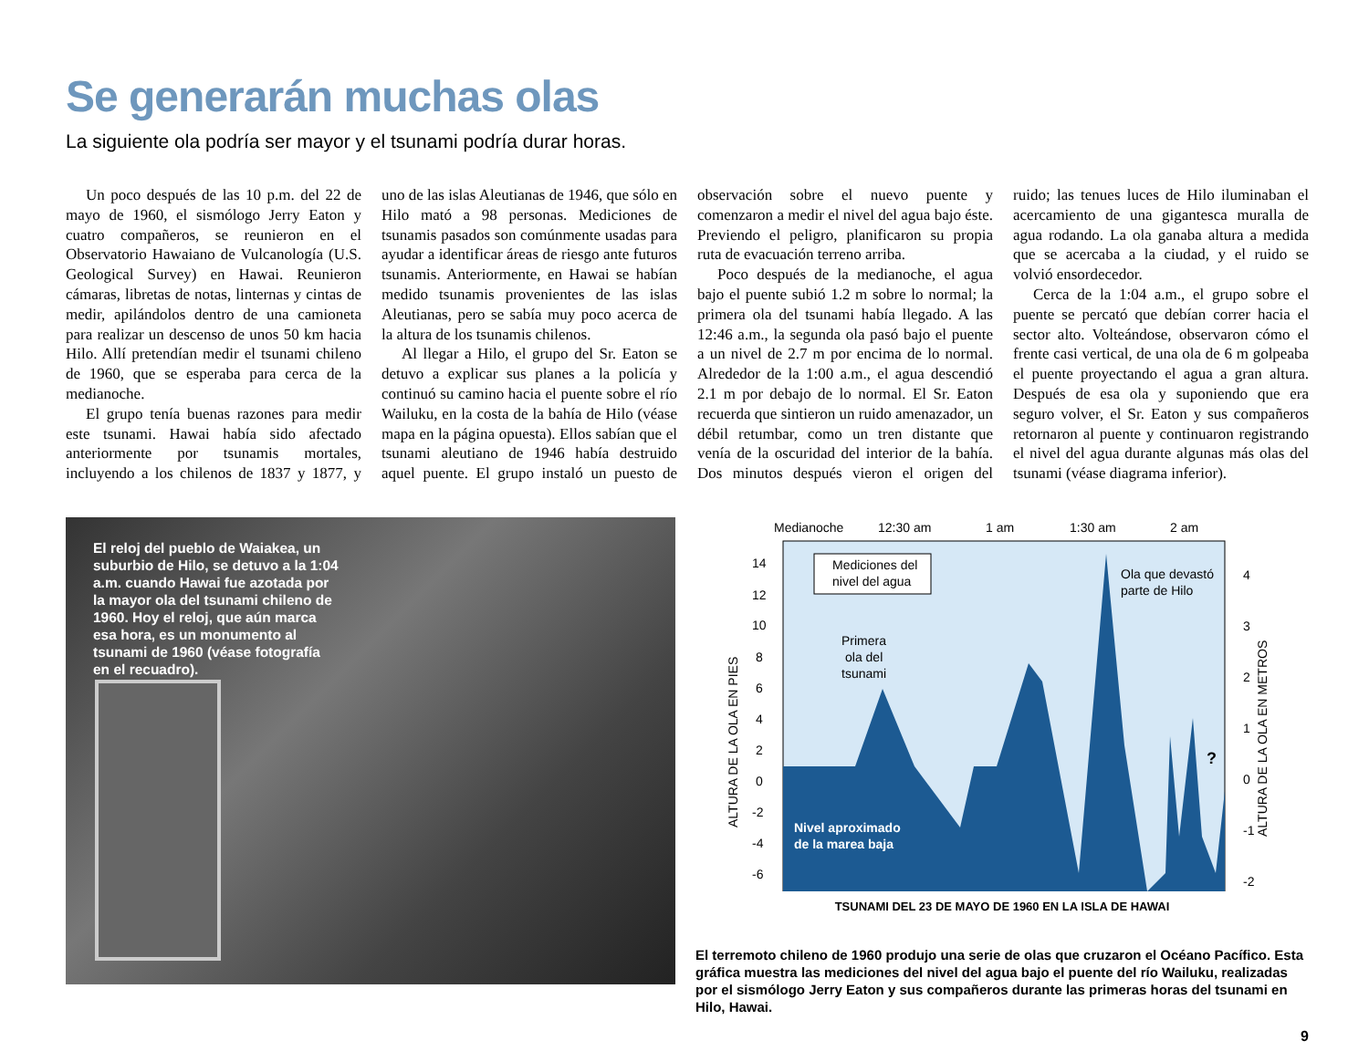Se generarán muchas olas
La siguiente ola podría ser mayor y el tsunami podría durar horas.
Un poco después de las 10 p.m. del 22 de mayo de 1960, el sismólogo Jerry Eaton y cuatro compañeros, se reunieron en el Observatorio Hawaiano de Vulcanología (U.S. Geological Survey) en Hawai. Reunieron cámaras, libretas de notas, linternas y cintas de medir, apilándolos dentro de una camioneta para realizar un descenso de unos 50 km hacia Hilo. Allí pretendían medir el tsunami chileno de 1960, que se esperaba para cerca de la medianoche.
El grupo tenía buenas razones para medir este tsunami. Hawai había sido afectado anteriormente por tsunamis mortales, incluyendo a los chilenos de 1837 y 1877, y uno de las islas Aleutianas de 1946, que sólo en Hilo mató a 98 personas. Mediciones de tsunamis pasados son comúnmente usadas para ayudar a identificar áreas de riesgo ante futuros tsunamis. Anteriormente, en Hawai se habían medido tsunamis provenientes de las islas Aleutianas, pero se sabía muy poco acerca de la altura de los tsunamis chilenos.
Al llegar a Hilo, el grupo del Sr. Eaton se detuvo a explicar sus planes a la policía y continuó su camino hacia el puente sobre el río Wailuku, en la costa de la bahía de Hilo (véase mapa en la página opuesta). Ellos sabían que el tsunami aleutiano de 1946 había destruido aquel puente. El grupo instaló un puesto de observación sobre el nuevo puente y comenzaron a medir el nivel del agua bajo éste. Previendo el peligro, planificaron su propia ruta de evacuación terreno arriba.
Poco después de la medianoche, el agua bajo el puente subió 1.2 m sobre lo normal; la primera ola del tsunami había llegado. A las 12:46 a.m., la segunda ola pasó bajo el puente a un nivel de 2.7 m por encima de lo normal. Alrededor de la 1:00 a.m., el agua descendió 2.1 m por debajo de lo normal. El Sr. Eaton recuerda que sintieron un ruido amenazador, un débil retumbar, como un tren distante que venía de la oscuridad del interior de la bahía. Dos minutos después vieron el origen del ruido; las tenues luces de Hilo iluminaban el acercamiento de una gigantesca muralla de agua rodando. La ola ganaba altura a medida que se acercaba a la ciudad, y el ruido se volvió ensordecedor.
Cerca de la 1:04 a.m., el grupo sobre el puente se percató que debían correr hacia el sector alto. Volteándose, observaron cómo el frente casi vertical, de una ola de 6 m golpeaba el puente proyectando el agua a gran altura. Después de esa ola y suponiendo que era seguro volver, el Sr. Eaton y sus compañeros retornaron al puente y continuaron registrando el nivel del agua durante algunas más olas del tsunami (véase diagrama inferior).
El reloj del pueblo de Waiakea, un suburbio de Hilo, se detuvo a la 1:04 a.m. cuando Hawai fue azotada por la mayor ola del tsunami chileno de 1960. Hoy el reloj, que aún marca esa hora, es un monumento al tsunami de 1960 (véase fotografía en el recuadro).
Medianoche
12:30 am
1 am
1:30 am
2 am
14
12
10
8
6
4
2
0
-2
-4
-6
4
3
2
1
0
-1
-2
Mediciones del
nivel del agua
Primera
ola del
tsunami
Ola que devastó
parte de Hilo
Nivel aproximado
de la marea baja
?
ALTURA DE LA OLA EN PIES
ALTURA DE LA OLA EN METROS
TSUNAMI DEL 23 DE MAYO DE 1960 EN LA ISLA DE HAWAI
El terremoto chileno de 1960 produjo una serie de olas que cruzaron el Océano Pacífico. Esta gráfica muestra las mediciones del nivel del agua bajo el puente del río Wailuku, realizadas por el sismólogo Jerry Eaton y sus compañeros durante las primeras horas del tsunami en Hilo, Hawai.
9